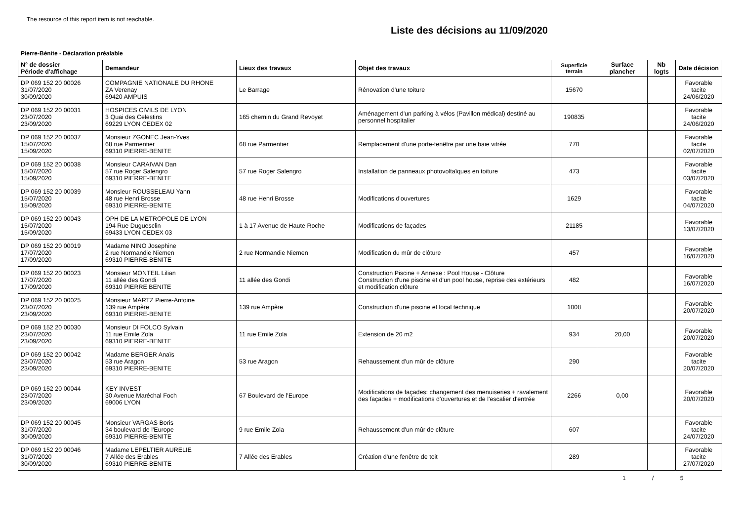The resource of this report item is not reachable.
Liste des décisions au 11/09/2020
Pierre-Bénite - Déclaration préalable
| N° de dossier Période d'affichage | Demandeur | Lieux des travaux | Objet des travaux | Superficie terrain | Surface plancher | Nb logts | Date décision |
| --- | --- | --- | --- | --- | --- | --- | --- |
| DP 069 152 20 00026 31/07/2020 30/09/2020 | COMPAGNIE NATIONALE DU RHONE ZA Verenay 69420 AMPUIS | Le Barrage | Rénovation d'une toiture | 15670 | | | Favorable tacite 24/06/2020 |
| DP 069 152 20 00031 23/07/2020 23/09/2020 | HOSPICES CIVILS DE LYON 3 Quai des Celestins 69229 LYON CEDEX 02 | 165 chemin du Grand Revoyet | Aménagement d'un parking à vélos (Pavillon médical) destiné au personnel hospitalier | 190835 | | | Favorable tacite 24/06/2020 |
| DP 069 152 20 00037 15/07/2020 15/09/2020 | Monsieur ZGONEC Jean-Yves 68 rue Parmentier 69310 PIERRE-BENITE | 68 rue Parmentier | Remplacement d'une porte-fenêtre par une baie vitrée | 770 | | | Favorable tacite 02/07/2020 |
| DP 069 152 20 00038 15/07/2020 15/09/2020 | Monsieur CARAIVAN Dan 57 rue Roger Salengro 69310 PIERRE-BENITE | 57 rue Roger Salengro | Installation de panneaux photovoltaïques en toiture | 473 | | | Favorable tacite 03/07/2020 |
| DP 069 152 20 00039 15/07/2020 15/09/2020 | Monsieur ROUSSELEAU Yann 48 rue Henri Brosse 69310 PIERRE-BENITE | 48 rue Henri Brosse | Modifications d'ouvertures | 1629 | | | Favorable tacite 04/07/2020 |
| DP 069 152 20 00043 15/07/2020 15/09/2020 | OPH DE LA METROPOLE DE LYON 194 Rue Duguesclin 69433 LYON CEDEX 03 | 1 à 17 Avenue de Haute Roche | Modifications de façades | 21185 | | | Favorable 13/07/2020 |
| DP 069 152 20 00019 17/07/2020 17/09/2020 | Madame NINO Josephine 2 rue Normandie Niemen 69310 PIERRE-BENITE | 2 rue Normandie Niemen | Modification du mûr de clôture | 457 | | | Favorable 16/07/2020 |
| DP 069 152 20 00023 17/07/2020 17/09/2020 | Monsieur MONTEIL Lilian 11 allée des Gondi 69310 PIERRE BENITE | 11 allée des Gondi | Construction Piscine + Annexe : Pool House - Clôture Construction d'une piscine et d'un pool house, reprise des extérieurs et modification clôture | 482 | | | Favorable 16/07/2020 |
| DP 069 152 20 00025 23/07/2020 23/09/2020 | Monsieur MARTZ Pierre-Antoine 139 rue Ampère 69310 PIERRE-BENITE | 139 rue Ampère | Construction d'une piscine et local technique | 1008 | | | Favorable 20/07/2020 |
| DP 069 152 20 00030 23/07/2020 23/09/2020 | Monsieur DI FOLCO Sylvain 11 rue Emile Zola 69310 PIERRE-BENITE | 11 rue Emile Zola | Extension de 20 m2 | 934 | 20,00 | | Favorable 20/07/2020 |
| DP 069 152 20 00042 23/07/2020 23/09/2020 | Madame BERGER Anaïs 53 rue Aragon 69310 PIERRE-BENITE | 53 rue Aragon | Rehaussement d'un mûr de clôture | 290 | | | Favorable tacite 20/07/2020 |
| DP 069 152 20 00044 23/07/2020 23/09/2020 | KEY INVEST 30 Avenue Maréchal Foch 69006 LYON | 67 Boulevard de l'Europe | Modifications de façades: changement des menuiseries + ravalement des façades + modifications d'ouvertures et de l'escalier d'entrée | 2266 | 0,00 | | Favorable 20/07/2020 |
| DP 069 152 20 00045 31/07/2020 30/09/2020 | Monsieur VARGAS Boris 34 boulevard de l'Europe 69310 PIERRE-BENITE | 9 rue Emile Zola | Rehaussement d'un mûr de clôture | 607 | | | Favorable tacite 24/07/2020 |
| DP 069 152 20 00046 31/07/2020 30/09/2020 | Madame LEPELTIER AURELIE 7 Allée des Erables 69310 PIERRE-BENITE | 7 Allée des Erables | Création d'une fenêtre de toit | 289 | | | Favorable tacite 27/07/2020 |
1 / 5